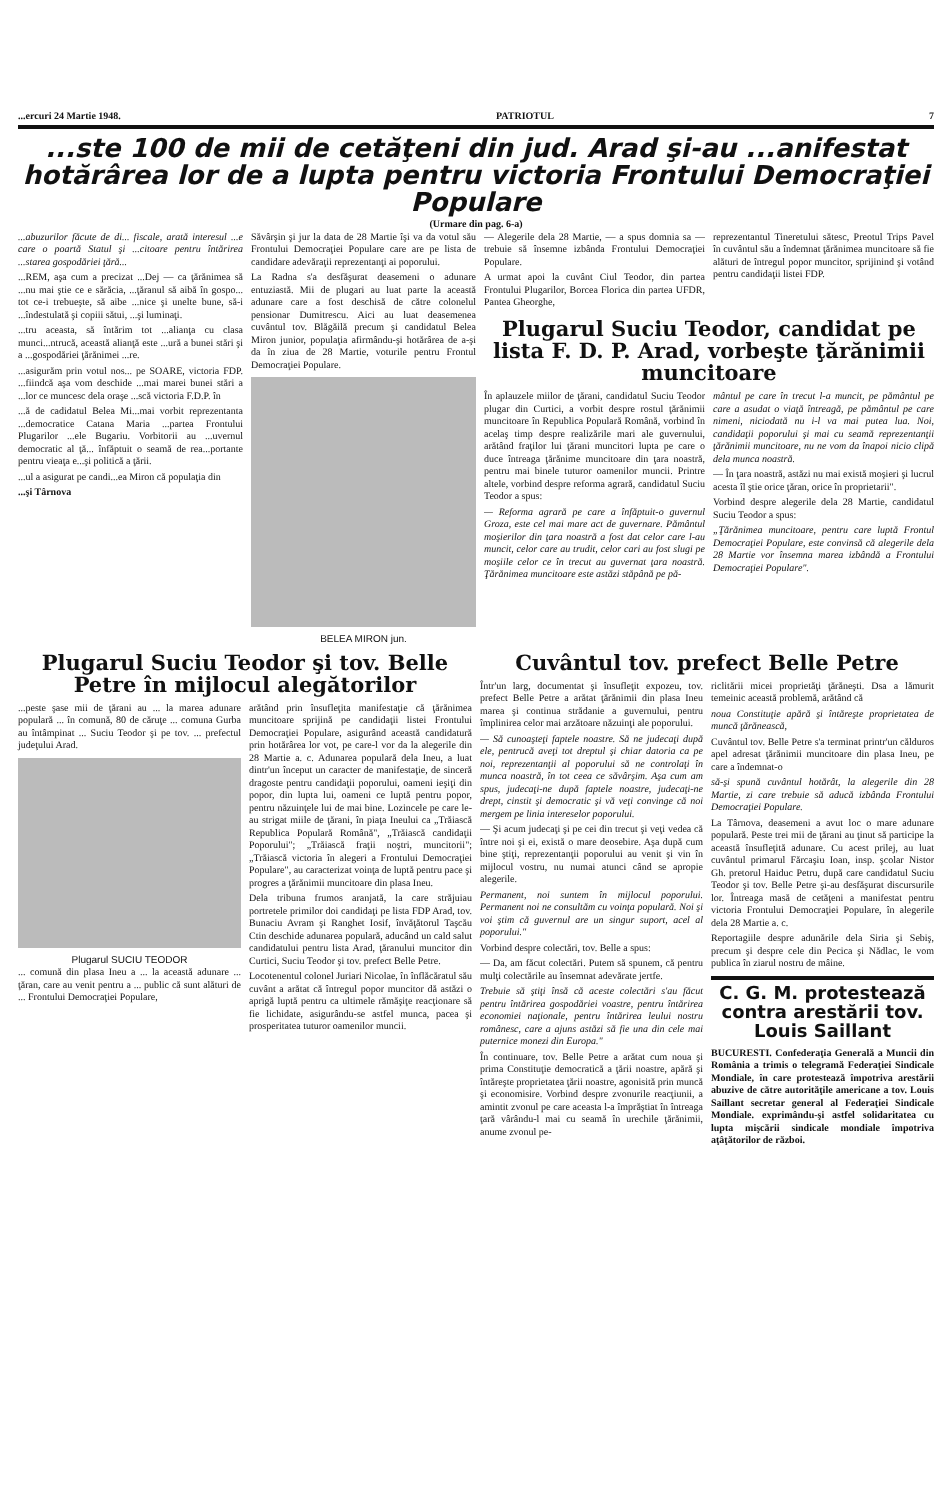...ercuri 24 Martie 1948. PATRIOTUL 7
...ste 100 de mii de cetăţeni din jud. Arad şi-au ...anifestat hotărârea lor de a lupta pentru victoria Frontului Democraţiei Populare
(Urmare din pag. 6-a)
...abuzurilor făcute de di... fiscale, arată interesul ...e care o poartă Statul şi ...citoare pentru întărirea ...starea gospodăriei ţără...
...REM, aşa cum a precizat ...Dej — ca ţărănimea să ...nu mai ştie ce e sărăcia, ...ţăranul să aibă în gospo... tot ce-i trebueşte, să aibe ...nice şi unelte bune, să-i ...îndestulată şi copiii sătui, ...şi luminaţi.
...tru aceasta, să întărim tot ...alianţa cu clasa munci...ntrucă, această alianţă este ...ură a bunei stări şi a ...gospodăriei ţărănimei ...re.
...asigurăm prin votul nos... pe SOARE, victoria FDP. ...fiindcă aşa vom deschide ...mai marei bunei stări a ...lor ce muncesc dela oraşe ...scă victoria F.D.P. în
...ă de cadidatul Belea Mi...mai vorbit reprezentanta ...democratice Catana Maria ...partea Frontului Plugarilor ...ele Bugariu. Vorbitorii au ...uvernul democratic al ţă... înfăptuit o seamă de rea...portante pentru vieaţa e...şi politică a ţării.
...ul a asigurat pe candi...ea Miron că populaţia din
...şi Târnova
Săvârşin şi jur la data de 28 Martie îşi va da votul său Frontului Democraţiei Populare care are pe lista de candidare adevăraţii reprezentanţi ai poporului.
La Radna s'a desfăşurat deasemeni o adunare entuziastă. Mii de plugari au luat parte la această adunare care a fost deschisă de către colonelul pensionar Dumitrescu. Aici au luat deasemenea cuvântul tov. Blăgăilă precum şi candidatul Belea Miron junior, populaţia afirmându-şi hotărârea de a-şi da în ziua de 28 Martie, voturile pentru Frontul Democraţiei Populare.
BELEA MIRON jun.
— Alegerile dela 28 Martie, — a spus domnia sa — trebuie să însemne izbânda Frontului Democraţiei Populare.
A urmat apoi la cuvânt Ciul Teodor, din partea Frontului Plugarilor, Borcea Florica din partea UFDR, Pantea Gheorghe,
reprezentantul Tineretului sătesc, Preotul Trips Pavel în cuvântul său a îndemnat ţărănimea muncitoare să fie alături de întregul popor muncitor, sprijinind şi votând pentru candidaţii listei FDP.
Plugarul Suciu Teodor, candidat pe lista F. D. P. Arad, vorbeşte ţărănimii muncitoare
În aplauzele miilor de ţărani, candidatul Suciu Teodor plugar din Curtici, a vorbit despre rostul ţărănimii muncitoare în Republica Populară Română, vorbind în acelaş timp despre realizările mari ale guvernului, arătând fraţilor lui ţărani muncitori lupta pe care o duce întreaga ţărănime muncitoare din ţara noastră, pentru mai binele tuturor oamenilor muncii. Printre altele, vorbind despre reforma agrară, candidatul Suciu Teodor a spus:
— Reforma agrară pe care a înfăptuit-o guvernul Groza, este cel mai mare act de guvernare. Pământul moşierilor din ţara noastră a fost dat celor care l-au muncit, celor care au trudit, celor cari au fost slugi pe moşiile celor ce în trecut au guvernat ţara noastră. Ţărănimea muncitoare este astăzi stăpână pe pă-
mântul pe care în trecut l-a muncit, pe pământul pe care a asudat o viaţă întreagă, pe pământul pe care nimeni, niciodată nu i-l va mai putea lua. Noi, candidaţii poporului şi mai cu seamă reprezentanţii ţărănimii muncitoare, nu ne vom da înapoi nicio clipă dela munca noastră.
— În ţara noastră, astăzi nu mai există moşieri şi lucrul acesta îl ştie orice ţăran, orice în proprietarii".
Vorbind despre alegerile dela 28 Martie, candidatul Suciu Teodor a spus:
„Ţărănimea muncitoare, pentru care luptă Frontul Democraţiei Populare, este convinsă că alegerile dela 28 Martie vor însemna marea izbândă a Frontului Democraţiei Populare".
Plugarul Suciu Teodor şi tov. Belle Petre în mijlocul alegătorilor
...peste şase mii de ţărani au ... la marea adunare populară ... în comună, 80 de căruţe ... comuna Gurba au întâmpinat ... Suciu Teodor şi pe tov. ... prefectul judeţului Arad.
Plugarul SUCIU TEODOR
... comună din plasa Ineu a ... la această adunare ... ţăran, care au venit pentru a ... public că sunt alături de ... Frontului Democraţiei Populare,
arătând prin însufleţita manifestaţie că ţărănimea muncitoare sprijină pe candidaţii listei Frontului Democraţiei Populare, asigurând această candidatură prin hotărârea lor vot, pe care-l vor da la alegerile din 28 Martie a. c. Adunarea populară dela Ineu, a luat dintr'un început un caracter de manifestaţie, de sinceră dragoste pentru candidaţii poporului, oameni ieşiţi din popor, din lupta lui, oameni ce luptă pentru popor, pentru năzuinţele lui de mai bine. Lozincele pe care le-au strigat miile de ţărani, în piaţa Ineului ca „Trăiască Republica Populară Română", „Trăiască candidaţii Poporului"; „Trăiască fraţii noştri, muncitorii"; „Trăiască victoria în alegeri a Frontului Democraţiei Populare", au caracterizat voinţa de luptă pentru pace şi progres a ţărănimii muncitoare din plasa Ineu.
Dela tribuna frumos aranjată, la care străjuiau portretele primilor doi candidaţi pe lista FDP Arad, tov. Bunaciu Avram şi Ranghet Iosif, învăţătorul Taşcău Ctin deschide adunarea populară, aducând un cald salut candidatului pentru lista Arad, ţăranului muncitor din Curtici, Suciu Teodor şi tov. prefect Belle Petre.
Locotenentul colonel Juriari Nicolae, în înflăcăratul său cuvânt a arătat că întregul popor muncitor dă astăzi o aprigă luptă pentru ca ultimele rămăşiţe reacţionare să fie lichidate, asigurându-se astfel munca, pacea şi prosperitatea tuturor oamenilor muncii.
Cuvântul tov. prefect Belle Petre
Într'un larg, documentat şi însufleţit expozeu, tov. prefect Belle Petre a arătat ţărănimii din plasa Ineu marea şi continua strădanie a guvernului, pentru împlinirea celor mai arzătoare năzuinţi ale poporului.
— Să cunoaşteţi faptele noastre. Să ne judecaţi după ele, pentrucă aveţi tot dreptul şi chiar datoria ca pe noi, reprezentanţii al poporului să ne controlaţi în munca noastră, în tot ceea ce săvârşim. Aşa cum am spus, judecaţi-ne după faptele noastre, judecaţi-ne drept, cinstit şi democratic şi vă veţi convinge că noi mergem pe linia intereselor poporului.
— Şi acum judecaţi şi pe cei din trecut şi veţi vedea că între noi şi ei, există o mare deosebire. Aşa după cum bine ştiţi, reprezentanţii poporului au venit şi vin în mijlocul vostru, nu numai atunci când se apropie alegerile.
Permanent, noi suntem în mijlocul poporului. Permanent noi ne consultăm cu voinţa populară. Noi şi voi ştim că guvernul are un singur suport, acel al poporului."
Vorbind despre colectări, tov. Belle a spus:
— Da, am făcut colectări. Putem să spunem, că pentru mulţi colectările au însemnat adevărate jertfe.
Trebuie să ştiţi însă că aceste colectări s'au făcut pentru întărirea gospodăriei voastre, pentru întărirea economiei naţionale, pentru întărirea leului nostru românesc, care a ajuns astăzi să fie una din cele mai puternice monezi din Europa."
În continuare, tov. Belle Petre a arătat cum noua şi prima Constituţie democratică a ţării noastre, apără şi întăreşte proprietatea ţării noastre, agonisită prin muncă şi economisire. Vorbind despre zvonurile reacţiunii, a amintit zvonul pe care aceasta l-a împrăştiat în întreaga ţară vârându-l mai cu seamă în urechile ţărănimii, anume zvonul pe-
riclitării micei proprietăţi ţărăneşti. Dsa a lămurit temeinic această problemă, arătând că
noua Constituţie apără şi întăreşte proprietatea de muncă ţărănească,
Cuvântul tov. Belle Petre s'a terminat printr'un călduros apel adresat ţărănimii muncitoare din plasa Ineu, pe care a îndemnat-o
să-şi spună cuvântul hotărât, la alegerile din 28 Martie, zi care trebuie să aducă izbânda Frontului Democraţiei Populare.
La Târnova, deasemeni a avut loc o mare adunare populară. Peste trei mii de ţărani au ţinut să participe la această însufleţită adunare. Cu acest prilej, au luat cuvântul primarul Fărcaşiu Ioan, insp. şcolar Nistor Gh. pretorul Haiduc Petru, după care candidatul Suciu Teodor şi tov. Belle Petre şi-au desfăşurat discursurile lor. Întreaga masă de cetăţeni a manifestat pentru victoria Frontului Democraţiei Populare, în alegerile dela 28 Martie a. c.
Reportagiile despre adunările dela Siria şi Sebiş, precum şi despre cele din Pecica şi Nădlac, le vom publica în ziarul nostru de mâine.
C. G. M. protestează contra arestării tov. Louis Saillant
BUCURESTI. Confederaţia Generală a Muncii din România a trimis o telegramă Federaţiei Sindicale Mondiale, în care protestează împotriva arestării abuzive de către autorităţile americane a tov. Louis Saillant secretar general al Federaţiei Sindicale Mondiale. exprimându-şi astfel solidaritatea cu lupta mişcării sindicale mondiale împotriva aţâţătorilor de război.